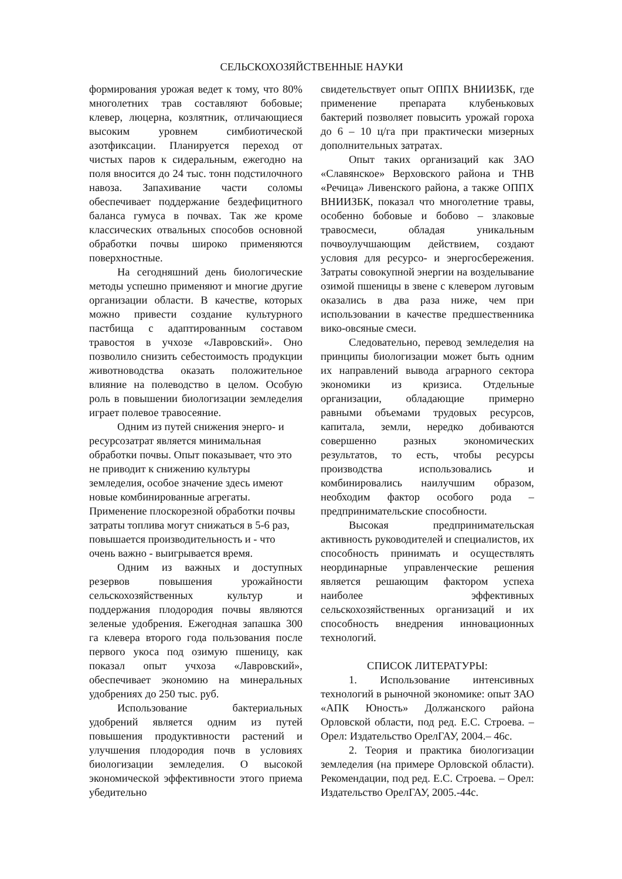СЕЛЬСКОХОЗЯЙСТВЕННЫЕ НАУКИ
формирования урожая ведет к тому, что 80% многолетних трав составляют бобовые; клевер, люцерна, козлятник, отличающиеся высоким уровнем симбиотической азотфиксации. Планируется переход от чистых паров к сидеральным, ежегодно на поля вносится до 24 тыс. тонн подстилочного навоза. Запахивание части соломы обеспечивает поддержание бездефицитного баланса гумуса в почвах. Так же кроме классических отвальных способов основной обработки почвы широко применяются поверхностные.
На сегодняшний день биологические методы успешно применяют и многие другие организации области. В качестве, которых можно привести создание культурного пастбища с адаптированным составом травостоя в учхозе «Лавровский». Оно позволило снизить себестоимость продукции животноводства оказать положительное влияние на полеводство в целом. Особую роль в повышении биологизации земледелия играет полевое травосеяние.
Одним из путей снижения энерго- и ресурсозатрат является минимальная обработки почвы. Опыт показывает, что это не приводит к снижению культуры земледелия, особое значение здесь имеют новые комбинированные агрегаты. Применение плоскорезной обработки почвы затраты топлива могут снижаться в 5-6 раз, повышается производительность и - что очень важно - выигрывается время.
Одним из важных и доступных резервов повышения урожайности сельскохозяйственных культур и поддержания плодородия почвы являются зеленые удобрения. Ежегодная запашка 300 га клевера второго года пользования после первого укоса под озимую пшеницу, как показал опыт учхоза «Лавровский», обеспечивает экономию на минеральных удобрениях до 250 тыс. руб.
Использование бактериальных удобрений является одним из путей повышения продуктивности растений и улучшения плодородия почв в условиях биологизации земледелия. О высокой экономической эффективности этого приема убедительно
свидетельствует опыт ОППХ ВНИИЗБК, где применение препарата клубеньковых бактерий позволяет повысить урожай гороха до 6 – 10 ц/га при практически мизерных дополнительных затратах.
Опыт таких организаций как ЗАО «Славянское» Верховского района и ТНВ «Речица» Ливенского района, а также ОППХ ВНИИЗБК, показал что многолетние травы, особенно бобовые и бобово – злаковые травосмеси, обладая уникальным почвоулучшающим действием, создают условия для ресурсо- и энергосбережения. Затраты совокупной энергии на возделывание озимой пшеницы в звене с клевером луговым оказались в два раза ниже, чем при использовании в качестве предшественника вико-овсяные смеси.
Следовательно, перевод земледелия на принципы биологизации может быть одним их направлений вывода аграрного сектора экономики из кризиса. Отдельные организации, обладающие примерно равными объемами трудовых ресурсов, капитала, земли, нередко добиваются совершенно разных экономических результатов, то есть, чтобы ресурсы производства использовались и комбинировались наилучшим образом, необходим фактор особого рода – предпринимательские способности.
Высокая предпринимательская активность руководителей и специалистов, их способность принимать и осуществлять неординарные управленческие решения является решающим фактором успеха наиболее эффективных сельскохозяйственных организаций и их способность внедрения инновационных технологий.
СПИСОК ЛИТЕРАТУРЫ:
1. Использование интенсивных технологий в рыночной экономике: опыт ЗАО «АПК Юность» Должанского района Орловской области, под ред. Е.С. Строева. – Орел: Издательство ОрелГАУ, 2004.– 46с.
2. Теория и практика биологизации земледелия (на примере Орловской области). Рекомендации, под ред. Е.С. Строева. – Орел: Издательство ОрелГАУ, 2005.-44с.